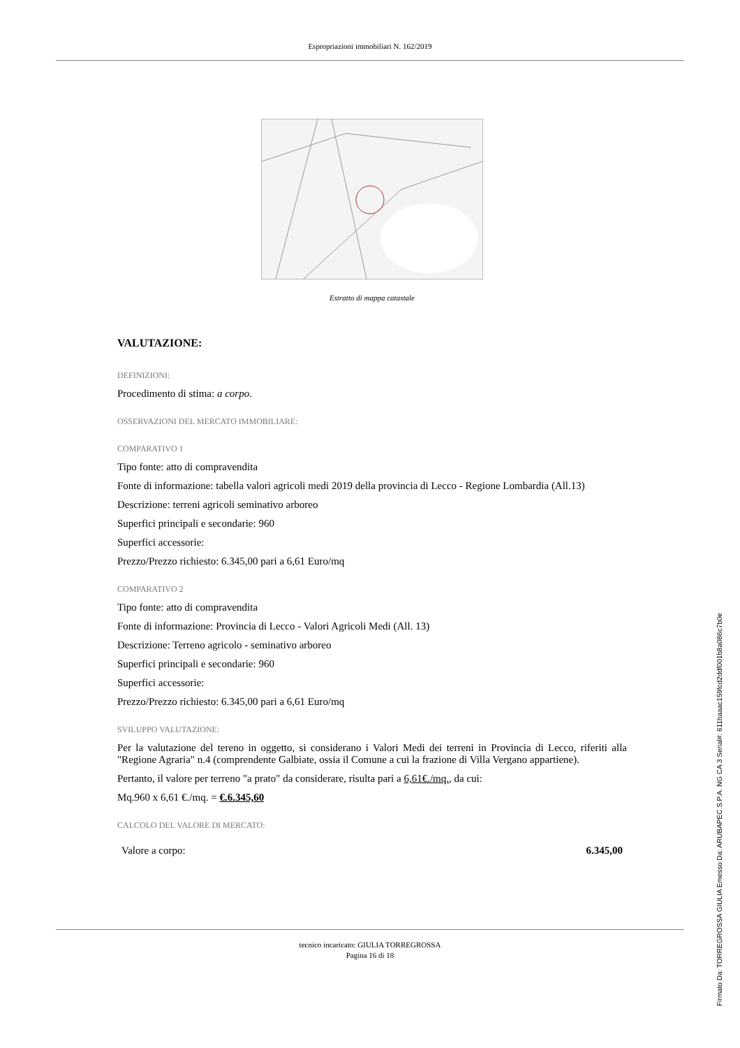Espropriazioni immobiliari N. 162/2019
Estratto di mappa catastale
VALUTAZIONE:
DEFINIZIONI:
Procedimento di stima: a corpo.
OSSERVAZIONI DEL MERCATO IMMOBILIARE:
COMPARATIVO 1
Tipo fonte: atto di compravendita
Fonte di informazione: tabella valori agricoli medi 2019 della provincia di Lecco - Regione Lombardia (All.13)
Descrizione: terreni agricoli seminativo arboreo
Superfici principali e secondarie: 960
Superfici accessorie:
Prezzo/Prezzo richiesto: 6.345,00 pari a 6,61 Euro/mq
COMPARATIVO 2
Tipo fonte: atto di compravendita
Fonte di informazione: Provincia di Lecco - Valori Agricoli Medi (All. 13)
Descrizione: Terreno agricolo - seminativo arboreo
Superfici principali e secondarie: 960
Superfici accessorie:
Prezzo/Prezzo richiesto: 6.345,00 pari a 6,61 Euro/mq
SVILUPPO VALUTAZIONE:
Per la valutazione del tereno in oggetto, si considerano i Valori Medi dei terreni in Provincia di Lecco, riferiti alla "Regione Agraria" n.4 (comprendente Galbiate, ossia il Comune a cui la frazione di Villa Vergano appartiene).
Pertanto, il valore per terreno "a prato" da considerare, risulta pari a 6,61€./mq., da cui:
Mq.960 x 6,61 €./mq. = €.6.345,60
CALCOLO DEL VALORE DI MERCATO:
Valore a corpo: 6.345,00
tecnico incaricato: GIULIA TORREGROSSA
Pagina 16 di 18
Firmato Da: TORREGROSSA GIULIA Emesso Da: ARUBAPEC S.P.A. NG CA 3 Serial#: 611baaac159fcd2ddf001b8a086c7b0e